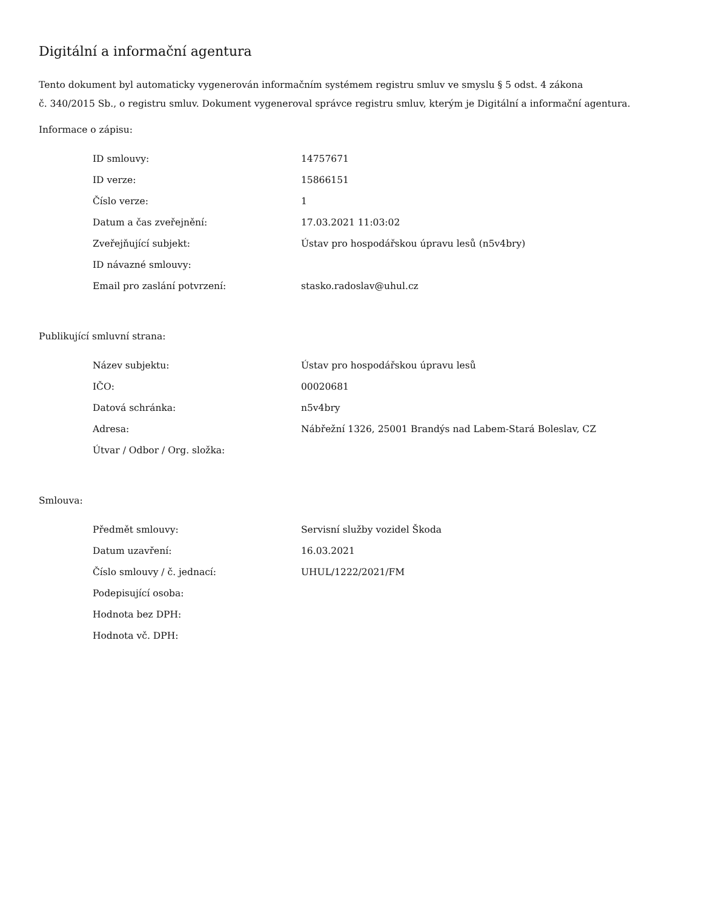Digitální a informační agentura
Tento dokument byl automaticky vygenerován informačním systémem registru smluv ve smyslu § 5 odst. 4 zákona
č. 340/2015 Sb., o registru smluv. Dokument vygeneroval správce registru smluv, kterým je Digitální a informační agentura.
Informace o zápisu:
| ID smlouvy: | 14757671 |
| ID verze: | 15866151 |
| Číslo verze: | 1 |
| Datum a čas zveřejnění: | 17.03.2021 11:03:02 |
| Zveřejňující subjekt: | Ústav pro hospodářskou úpravu lesů (n5v4bry) |
| ID návazné smlouvy: | |
| Email pro zaslání potvrzení: | stasko.radoslav@uhul.cz |
Publikující smluvní strana:
| Název subjektu: | Ústav pro hospodářskou úpravu lesů |
| IČO: | 00020681 |
| Datová schránka: | n5v4bry |
| Adresa: | Nábřežní 1326, 25001 Brandýs nad Labem-Stará Boleslav, CZ |
| Útvar / Odbor / Org. složka: | |
Smlouva:
| Předmět smlouvy: | Servisní služby vozidel Škoda |
| Datum uzavření: | 16.03.2021 |
| Číslo smlouvy / č. jednací: | UHUL/1222/2021/FM |
| Podepisující osoba: | |
| Hodnota bez DPH: | |
| Hodnota vč. DPH: | |